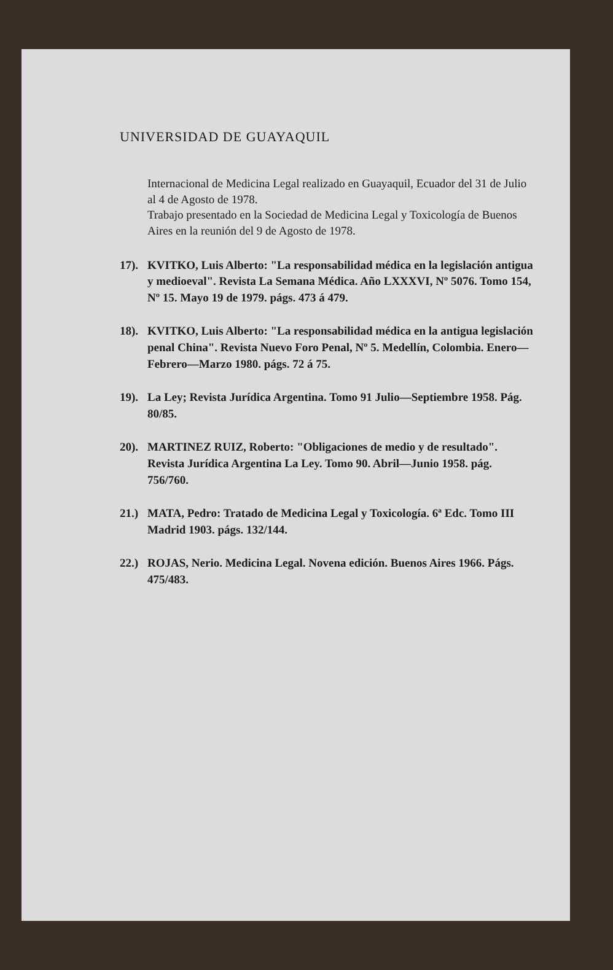UNIVERSIDAD DE GUAYAQUIL
Internacional de Medicina Legal realizado en Guayaquil, Ecuador del 31 de Julio al 4 de Agosto de 1978.
Trabajo presentado en la Sociedad de Medicina Legal y Toxicología de Buenos Aires en la reunión del 9 de Agosto de 1978.
17). KVITKO, Luis Alberto: "La responsabilidad médica en la legislación antigua y medioeval". Revista La Semana Médica. Año LXXXVI, Nº 5076. Tomo 154, Nº 15. Mayo 19 de 1979. págs. 473 á 479.
18). KVITKO, Luis Alberto: "La responsabilidad médica en la antigua legislación penal China". Revista Nuevo Foro Penal, Nº 5. Medellín, Colombia. Enero—Febrero—Marzo 1980. págs. 72 á 75.
19). La Ley; Revista Jurídica Argentina. Tomo 91 Julio—Septiembre 1958. Pág. 80/85.
20). MARTINEZ RUIZ, Roberto: "Obligaciones de medio y de resultado". Revista Jurídica Argentina La Ley. Tomo 90. Abril—Junio 1958. pág. 756/760.
21.) MATA, Pedro: Tratado de Medicina Legal y Toxicología. 6ª Edc. Tomo III Madrid 1903. págs. 132/144.
22.) ROJAS, Nerio. Medicina Legal. Novena edición. Buenos Aires 1966. Págs. 475/483.